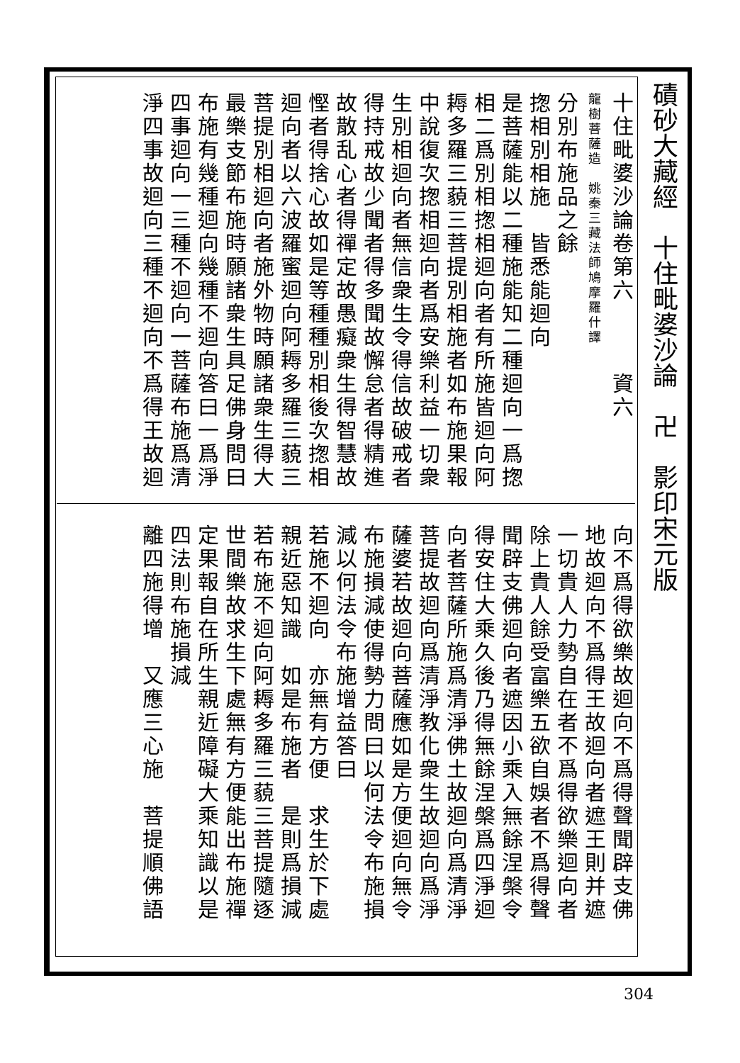磧砂大藏經　十住毗婆沙論　卍　影印宋元版
十住毗婆沙論卷第六　　　資六
龍樹菩薩造　姚秦三藏法師鳩摩羅什譯
分別布施品之餘
揔相別相施　皆悉能迴向
是菩薩能以二種施能知二種迴向一爲揔
相二爲別相揔相迴向者有所施皆迴向阿
耨多羅三藐三菩提別相施者如布施果報
中說復次揔相迴向者爲安樂利益一切衆
生別相迴向者無信衆生令得信故破戒者
得持戒故少聞者得多聞故懈怠者得精進
故散乱心者得禪定故愚癡衆生得智慧故
慳者得捨心故如是等種種別相後次揔相
迴向者以六波羅蜜迴向阿耨多羅三藐三
菩提別相迴向者施外物時願諸衆生得大
最樂支節布施時願諸衆生具足佛身問曰
布施有幾種迴向幾種不迴向答曰一爲淨
四事迴向一三種不迴向一菩薩布施爲清
淨四事故迴向三種不迴向不爲得王故迴
向不爲得欲樂故迴向不爲得聲聞辟支佛
地故迴向不爲得王故迴向者遮王則并遮
一切貴人力勢自在者不爲得欲樂迴向者
除上貴人餘受富樂五欲自娛者不爲得聲
聞辟支佛迴向者遮因小乘入無餘涅槃令
得安住大乘久後乃得無餘涅槃爲四淨迴
向者菩薩所施爲清淨佛土故迴向爲清淨
菩提故迴向爲清淨教化衆生故迴向爲淨
薩婆若故迴向菩薩應如是方便迴向無令
布施損減使得勢力問曰以何法令布施損
減以何法令布施增益答曰
若施不迴向　亦無有方便　求生於下處
親近惡知識　如是布施者　是則爲損減
若布施不迴向阿耨多羅三藐三菩提隨逐
世間樂故求生下處無有方便能出布施禪
定果報自在所生親近障礙大乘知識以是
四法則布施損減
離四施得增　又應三心施　菩提順佛語
304